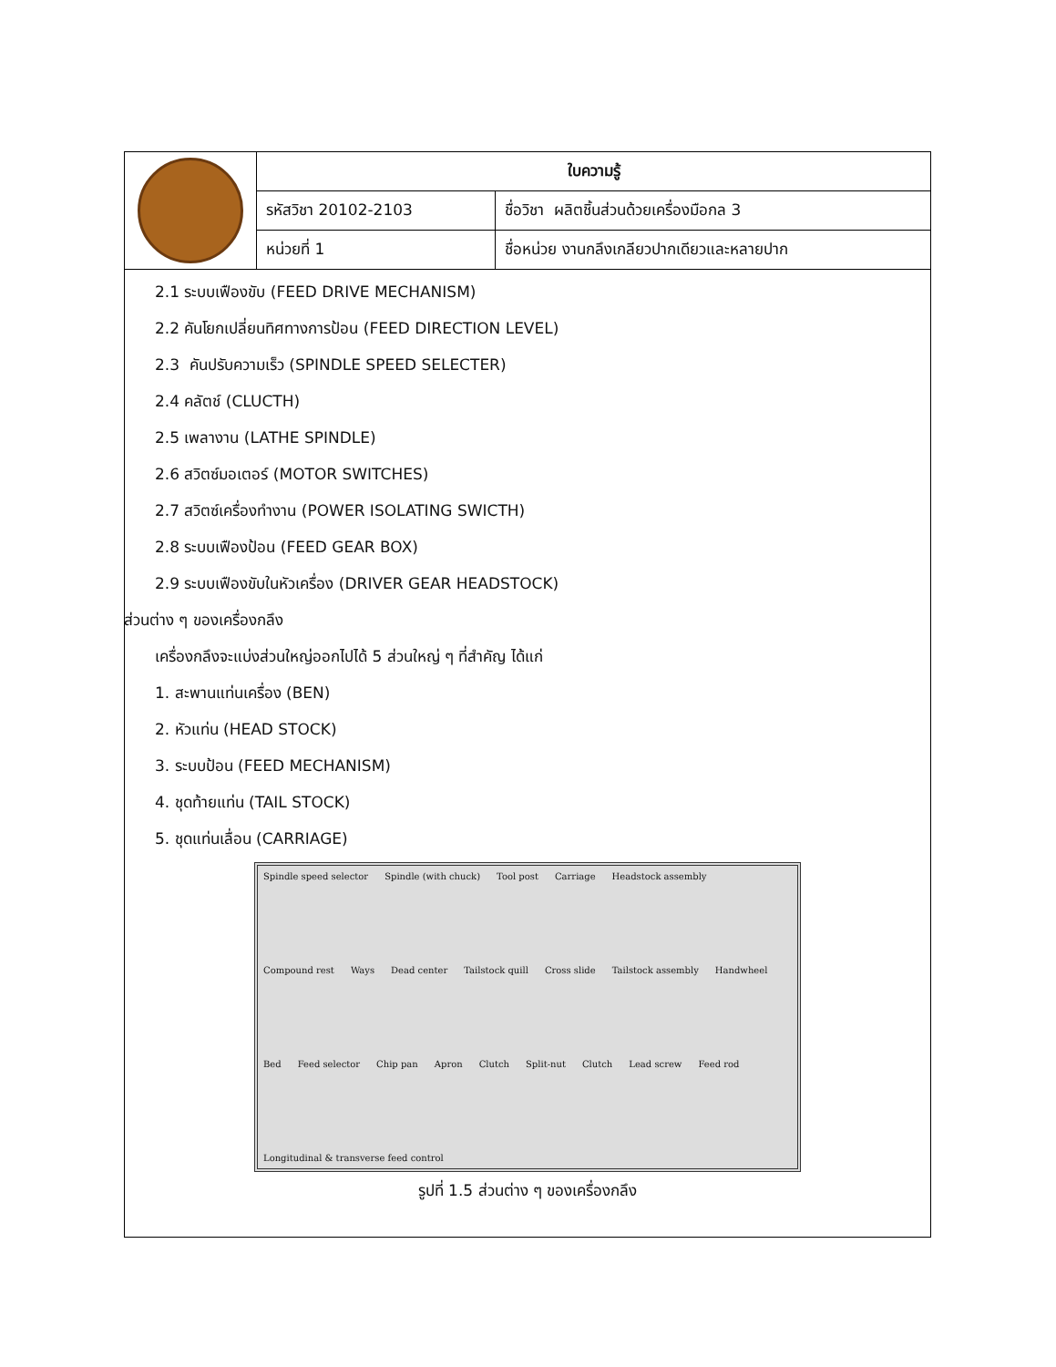| | ใบความรู้ | |
| | รหัสวิชา 20102-2103 | ชื่อวิชา ผลิตชิ้นส่วนด้วยเครื่องมือกล 3 |
| | หน่วยที่ 1 | ชื่อหน่วย งานกลึงเกลียวปากเดียวและหลายปาก |
2.1 ระบบเฟืองขับ (FEED DRIVE MECHANISM)
2.2 คันโยกเปลี่ยนทิศทางการป้อน (FEED DIRECTION LEVEL)
2.3 คันปรับความเร็ว (SPINDLE SPEED SELECTER)
2.4 คลัตช์ (CLUCTH)
2.5 เพลางาน (LATHE SPINDLE)
2.6 สวิตซ์มอเตอร์ (MOTOR SWITCHES)
2.7 สวิตซ์เครื่องทำงาน (POWER ISOLATING SWICTH)
2.8 ระบบเฟืองป้อน (FEED GEAR BOX)
2.9 ระบบเฟืองขับในหัวเครื่อง (DRIVER GEAR HEADSTOCK)
ส่วนต่าง ๆ ของเครื่องกลึง
เครื่องกลึงจะแบ่งส่วนใหญ่ออกไปได้ 5 ส่วนใหญ่ ๆ ที่สำคัญ ได้แก่
1. สะพานแท่นเครื่อง (BEN)
2. หัวแท่น (HEAD STOCK)
3. ระบบป้อน (FEED MECHANISM)
4. ชุดท้ายแท่น (TAIL STOCK)
5. ชุดแท่นเลื่อน (CARRIAGE)
Spindle speed selector Spindle (with chuck) Tool post Carriage Headstock assembly Compound rest Ways Dead center Tailstock quill Cross slide Tailstock assembly Handwheel Bed Feed selector Chip pan Apron Clutch Split-nut Clutch Lead screw Feed rod Longitudinal & transverse feed control
รูปที่ 1.5 ส่วนต่าง ๆ ของเครื่องกลึง